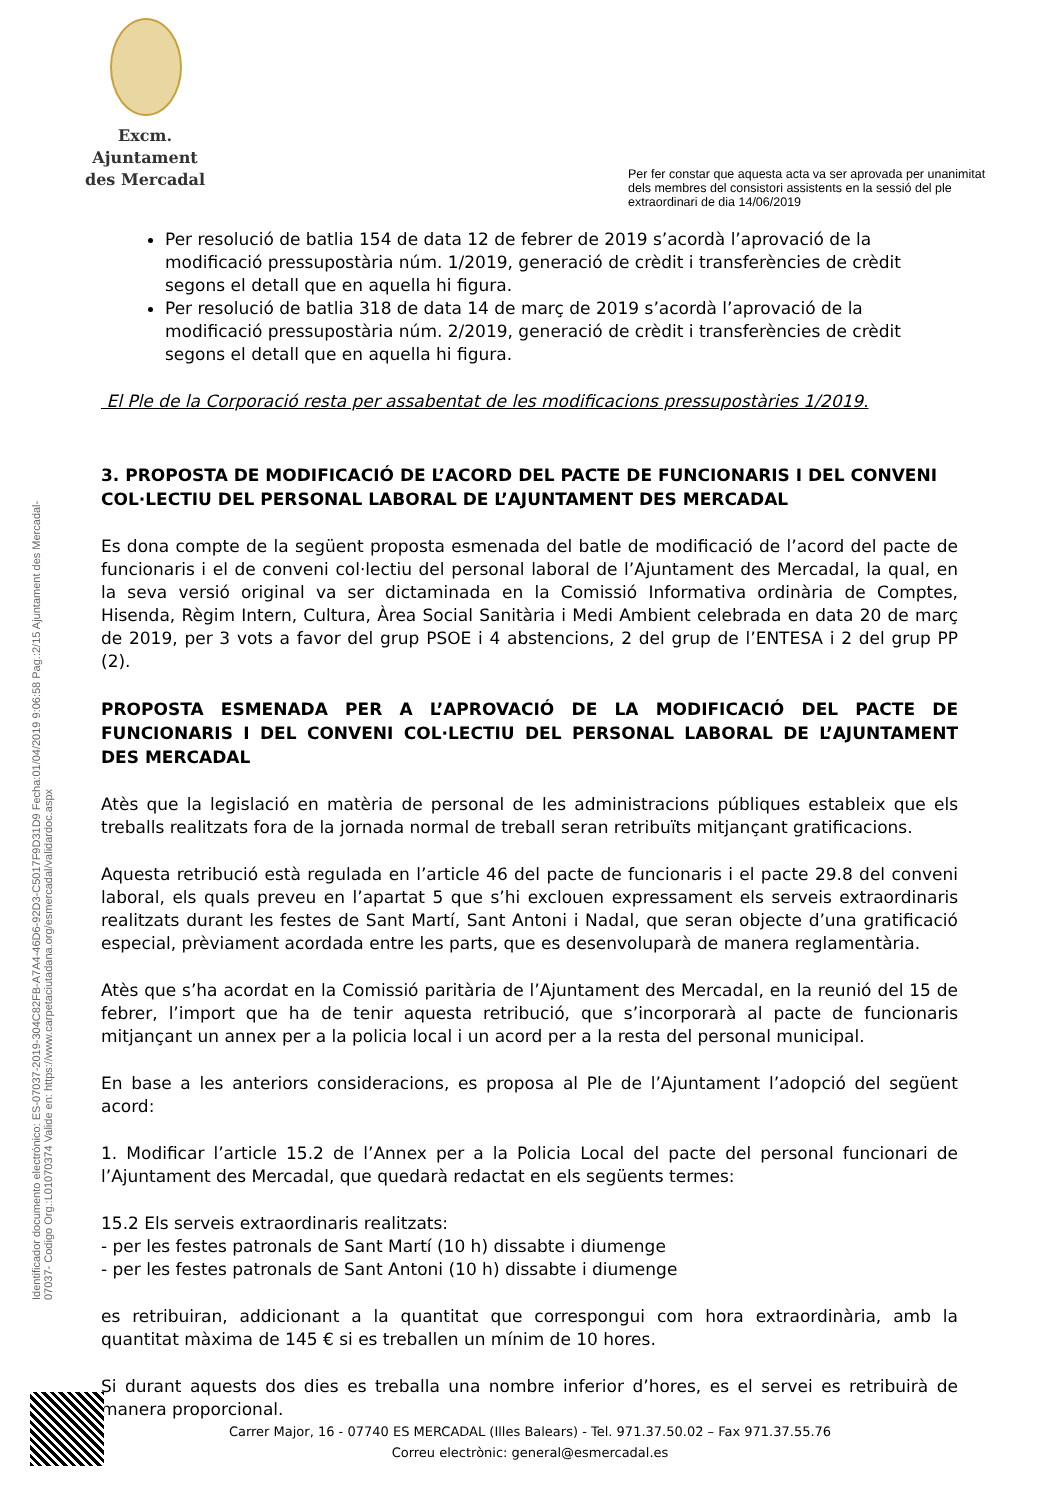Excm. Ajuntament
des Mercadal
Per fer constar que aquesta acta va ser aprovada per unanimitat
dels membres del consistori assistents en la sessió del ple
extraordinari de dia 14/06/2019
Identificador documento electrónico: ES-07037-2019-304C82FB-A7A4-46D6-92D3-C5017F9D31D9 Fecha:01/04/2019 9:06:58 Pag.:2/15 Ajuntament des Mercadal-07037- Codigo Org.:L01070374 Valide en: https://www.carpetaciutadana.org/esmercadal/validardoc.aspx
Per resolució de batlia 154 de data 12 de febrer de 2019 s’acordà l’aprovació de la modificació pressupostària núm. 1/2019, generació de crèdit i transferències de crèdit segons el detall que en aquella hi figura.
Per resolució de batlia 318 de data 14 de març de 2019 s’acordà l’aprovació de la modificació pressupostària núm. 2/2019, generació de crèdit i transferències de crèdit segons el detall que en aquella hi figura.
El Ple de la Corporació resta per assabentat de les modificacions pressupostàries 1/2019.
3. PROPOSTA DE MODIFICACIÓ DE L’ACORD DEL PACTE DE FUNCIONARIS I DEL CONVENI COL·LECTIU DEL PERSONAL LABORAL DE L’AJUNTAMENT DES MERCADAL
Es dona compte de la següent proposta esmenada del batle de modificació de l’acord del pacte de funcionaris i el de conveni col·lectiu del personal laboral de l’Ajuntament des Mercadal, la qual, en la seva versió original va ser dictaminada en la Comissió Informativa ordinària de Comptes, Hisenda, Règim Intern, Cultura, Àrea Social Sanitària i Medi Ambient celebrada en data 20 de març de 2019, per 3 vots a favor del grup PSOE i 4 abstencions, 2 del grup de l’ENTESA i 2 del grup PP (2).
PROPOSTA ESMENADA PER A L’APROVACIÓ DE LA MODIFICACIÓ DEL PACTE DE FUNCIONARIS I DEL CONVENI COL·LECTIU DEL PERSONAL LABORAL DE L’AJUNTAMENT DES MERCADAL
Atès que la legislació en matèria de personal de les administracions públiques estableix que els treballs realitzats fora de la jornada normal de treball seran retribuïts mitjançant gratificacions.
Aquesta retribució està regulada en l’article 46 del pacte de funcionaris i el pacte 29.8 del conveni laboral, els quals preveu en l’apartat 5 que s’hi exclouen expressament els serveis extraordinaris realitzats durant les festes de Sant Martí, Sant Antoni i Nadal, que seran objecte d’una gratificació especial, prèviament acordada entre les parts, que es desenvoluparà de manera reglamentària.
Atès que s’ha acordat en la Comissió paritària de l’Ajuntament des Mercadal, en la reunió del 15 de febrer, l’import que ha de tenir aquesta retribució, que s’incorporarà al pacte de funcionaris mitjançant un annex per a la policia local i un acord per a la resta del personal municipal.
En base a les anteriors consideracions, es proposa al Ple de l’Ajuntament l’adopció del següent acord:
1. Modificar l’article 15.2 de l’Annex per a la Policia Local del pacte del personal funcionari de l’Ajuntament des Mercadal, que quedarà redactat en els següents termes:
15.2 Els serveis extraordinaris realitzats:
- per les festes patronals de Sant Martí (10 h) dissabte i diumenge
- per les festes patronals de Sant Antoni (10 h) dissabte i diumenge
es retribuiran, addicionant a la quantitat que correspongui com hora extraordinària, amb la quantitat màxima de 145 € si es treballen un mínim de 10 hores.
Si durant aquests dos dies es treballa una nombre inferior d’hores, es el servei es retribuirà de manera proporcional.
Carrer Major, 16 - 07740 ES MERCADAL (Illes Balears) - Tel. 971.37.50.02 – Fax 971.37.55.76
Correu electrònic: general@esmercadal.es